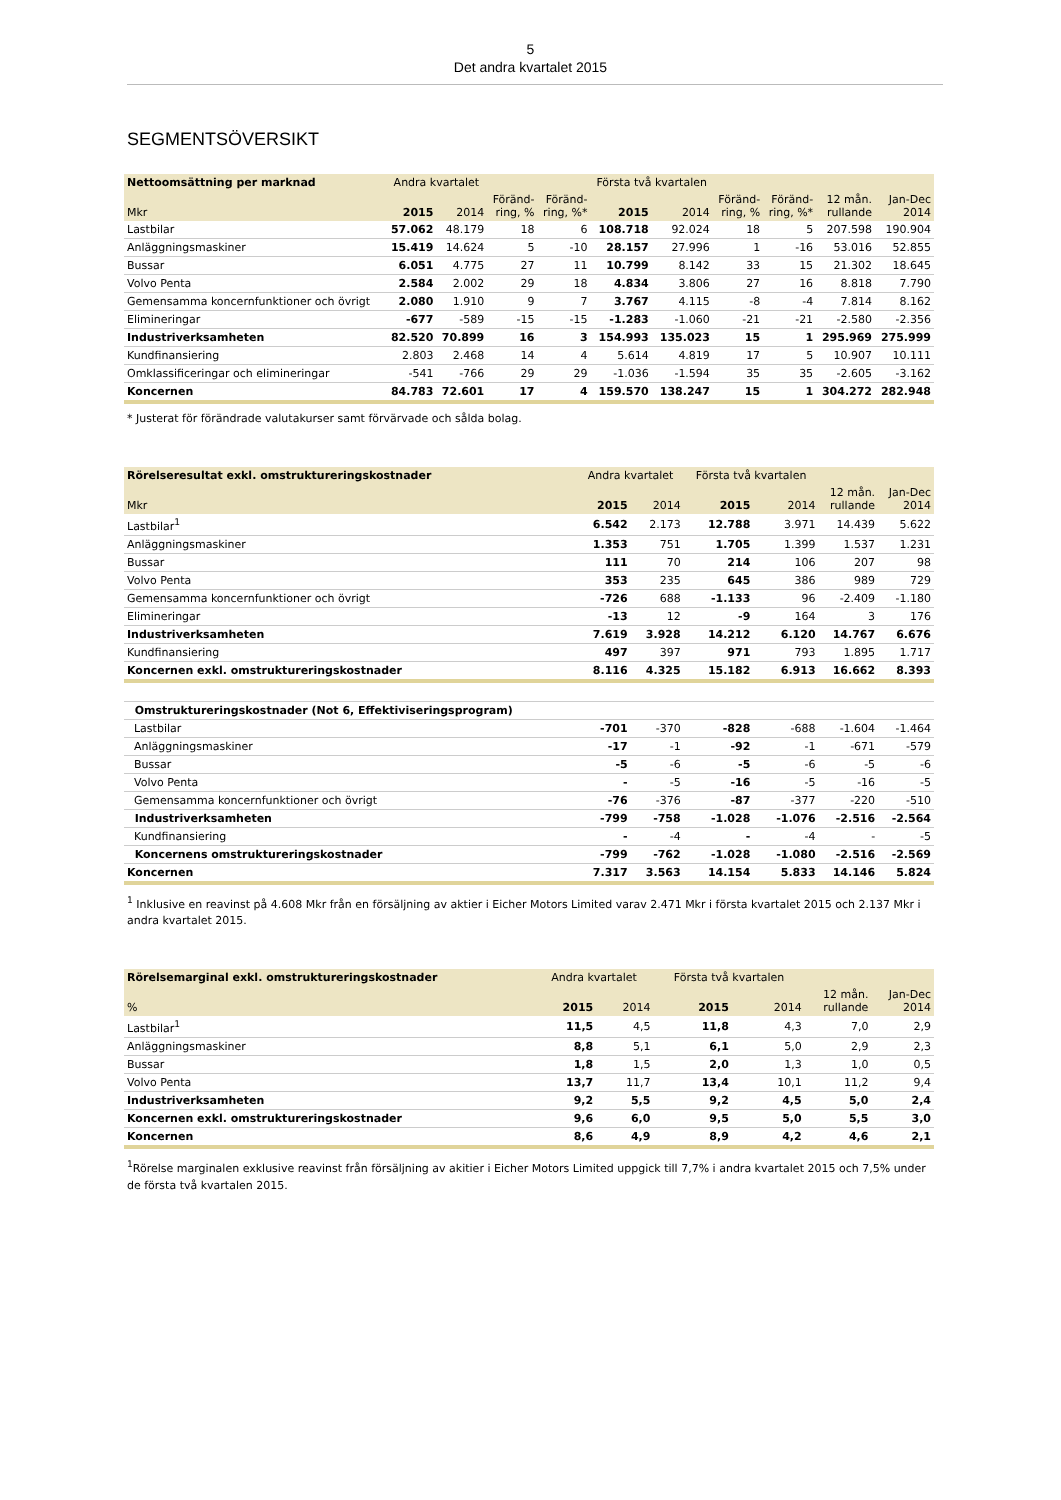5
Det andra kvartalet 2015
SEGMENTSÖVERSIKT
| Nettoomsättning per marknad | Andra kvartalet | | | | Första två kvartalen | | | | | |
| --- | --- | --- | --- | --- | --- | --- | --- | --- | --- | --- |
| Mkr | 2015 | 2014 | Föränd- ring, % | Föränd- ring, %* | 2015 | 2014 | Föränd- ring, % | Föränd- ring, %* | 12 mån. rullande | Jan-Dec 2014 |
| Lastbilar | 57.062 | 48.179 | 18 | 6 | 108.718 | 92.024 | 18 | 5 | 207.598 | 190.904 |
| Anläggningsmaskiner | 15.419 | 14.624 | 5 | -10 | 28.157 | 27.996 | 1 | -16 | 53.016 | 52.855 |
| Bussar | 6.051 | 4.775 | 27 | 11 | 10.799 | 8.142 | 33 | 15 | 21.302 | 18.645 |
| Volvo Penta | 2.584 | 2.002 | 29 | 18 | 4.834 | 3.806 | 27 | 16 | 8.818 | 7.790 |
| Gemensamma koncernfunktioner och övrigt | 2.080 | 1.910 | 9 | 7 | 3.767 | 4.115 | -8 | -4 | 7.814 | 8.162 |
| Elimineringar | -677 | -589 | -15 | -15 | -1.283 | -1.060 | -21 | -21 | -2.580 | -2.356 |
| Industriverksamheten | 82.520 | 70.899 | 16 | 3 | 154.993 | 135.023 | 15 | 1 | 295.969 | 275.999 |
| Kundfinansiering | 2.803 | 2.468 | 14 | 4 | 5.614 | 4.819 | 17 | 5 | 10.907 | 10.111 |
| Omklassificeringar och elimineringar | -541 | -766 | 29 | 29 | -1.036 | -1.594 | 35 | 35 | -2.605 | -3.162 |
| Koncernen | 84.783 | 72.601 | 17 | 4 | 159.570 | 138.247 | 15 | 1 | 304.272 | 282.948 |
* Justerat för förändrade valutakurser samt förvärvade och sålda bolag.
| Rörelseresultat exkl. omstruktureringskostnader | Andra kvartalet | | Första två kvartalen | | | |
| --- | --- | --- | --- | --- | --- | --- |
| Mkr | 2015 | 2014 | 2015 | 2014 | 12 mån. rullande | Jan-Dec 2014 |
| Lastbilar<sup>1</sup> | 6.542 | 2.173 | 12.788 | 3.971 | 14.439 | 5.622 |
| Anläggningsmaskiner | 1.353 | 751 | 1.705 | 1.399 | 1.537 | 1.231 |
| Bussar | 111 | 70 | 214 | 106 | 207 | 98 |
| Volvo Penta | 353 | 235 | 645 | 386 | 989 | 729 |
| Gemensamma koncernfunktioner och övrigt | -726 | 688 | -1.133 | 96 | -2.409 | -1.180 |
| Elimineringar | -13 | 12 | -9 | 164 | 3 | 176 |
| Industriverksamheten | 7.619 | 3.928 | 14.212 | 6.120 | 14.767 | 6.676 |
| Kundfinansiering | 497 | 397 | 971 | 793 | 1.895 | 1.717 |
| Koncernen exkl. omstruktureringskostnader | 8.116 | 4.325 | 15.182 | 6.913 | 16.662 | 8.393 |
| Omstruktureringskostnader (Not 6, Effektiviseringsprogram) | | | | | | |
| Lastbilar | -701 | -370 | -828 | -688 | -1.604 | -1.464 |
| Anläggningsmaskiner | -17 | -1 | -92 | -1 | -671 | -579 |
| Bussar | -5 | -6 | -5 | -6 | -5 | -6 |
| Volvo Penta | - | -5 | -16 | -5 | -16 | -5 |
| Gemensamma koncernfunktioner och övrigt | -76 | -376 | -87 | -377 | -220 | -510 |
| Industriverksamheten | -799 | -758 | -1.028 | -1.076 | -2.516 | -2.564 |
| Kundfinansiering | - | -4 | - | -4 | - | -5 |
| Koncernens omstruktureringskostnader | -799 | -762 | -1.028 | -1.080 | -2.516 | -2.569 |
| Koncernen | 7.317 | 3.563 | 14.154 | 5.833 | 14.146 | 5.824 |
<sup>1</sup> Inklusive en reavinst på 4.608 Mkr från en försäljning av aktier i Eicher Motors Limited varav 2.471 Mkr i första kvartalet 2015 och 2.137 Mkr i andra kvartalet 2015.
| Rörelsemarginal exkl. omstruktureringskostnader | Andra kvartalet | | Första två kvartalen | | | |
| --- | --- | --- | --- | --- | --- | --- |
| % | 2015 | 2014 | 2015 | 2014 | 12 mån. rullande | Jan-Dec 2014 |
| Lastbilar<sup>1</sup> | 11,5 | 4,5 | 11,8 | 4,3 | 7,0 | 2,9 |
| Anläggningsmaskiner | 8,8 | 5,1 | 6,1 | 5,0 | 2,9 | 2,3 |
| Bussar | 1,8 | 1,5 | 2,0 | 1,3 | 1,0 | 0,5 |
| Volvo Penta | 13,7 | 11,7 | 13,4 | 10,1 | 11,2 | 9,4 |
| Industriverksamheten | 9,2 | 5,5 | 9,2 | 4,5 | 5,0 | 2,4 |
| Koncernen exkl. omstruktureringskostnader | 9,6 | 6,0 | 9,5 | 5,0 | 5,5 | 3,0 |
| Koncernen | 8,6 | 4,9 | 8,9 | 4,2 | 4,6 | 2,1 |
<sup>1</sup> Rörelse marginalen exklusive reavinst från försäljning av akitier i Eicher Motors Limited uppgick till 7,7% i andra kvartalet 2015 och 7,5% under de första två kvartalen 2015.